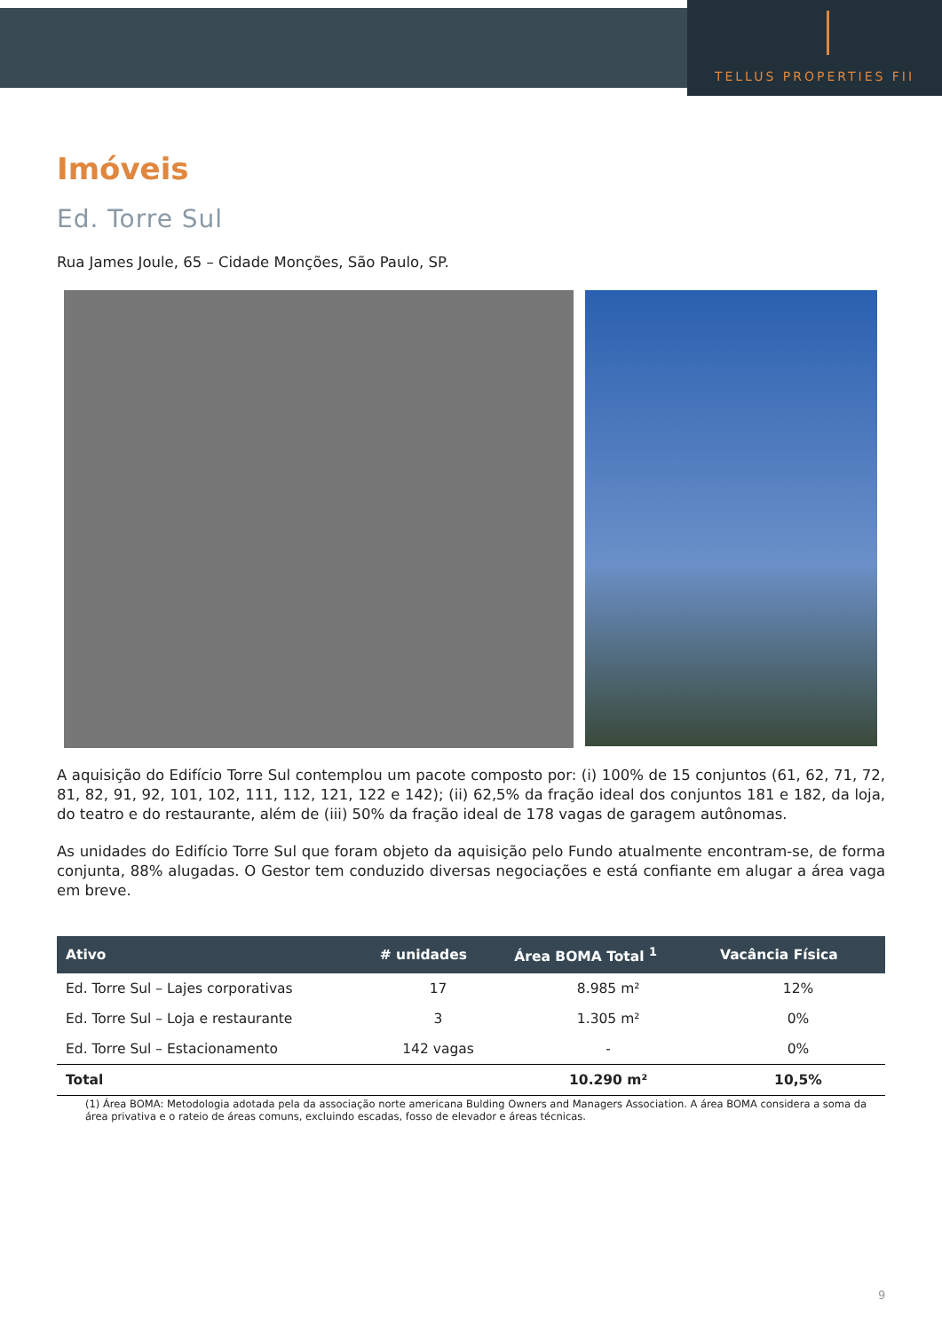TELLUS PROPERTIES FII
Imóveis
Ed. Torre Sul
Rua James Joule, 65 – Cidade Monções, São Paulo, SP.
A aquisição do Edifício Torre Sul contemplou um pacote composto por: (i) 100% de 15 conjuntos (61, 62, 71, 72, 81, 82, 91, 92, 101, 102, 111, 112, 121, 122 e 142); (ii) 62,5% da fração ideal dos conjuntos 181 e 182, da loja, do teatro e do restaurante, além de (iii) 50% da fração ideal de 178 vagas de garagem autônomas.
As unidades do Edifício Torre Sul que foram objeto da aquisição pelo Fundo atualmente encontram-se, de forma conjunta, 88% alugadas. O Gestor tem conduzido diversas negociações e está confiante em alugar a área vaga em breve.
| Ativo | # unidades | Área BOMA Total <sup>1</sup> | Vacância Física |
| --- | --- | --- | --- |
| Ed. Torre Sul – Lajes corporativas | 17 | 8.985 m² | 12% |
| Ed. Torre Sul – Loja e restaurante | 3 | 1.305 m² | 0% |
| Ed. Torre Sul – Estacionamento | 142 vagas | - | 0% |
| Total | | 10.290 m² | 10,5% |
(1) Área BOMA: Metodologia adotada pela da associação norte americana Bulding Owners and Managers Association. A área BOMA considera a soma da área privativa e o rateio de áreas comuns, excluindo escadas, fosso de elevador e áreas técnicas.
9